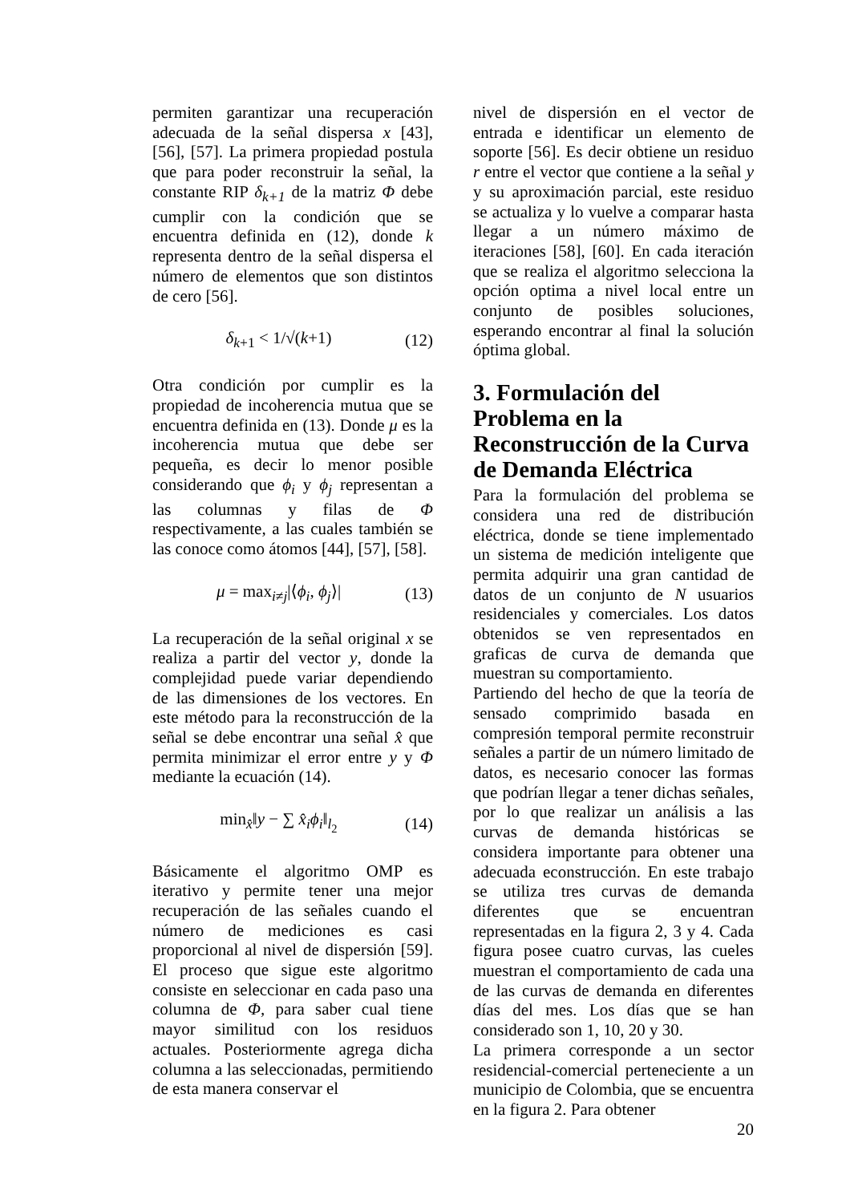permiten garantizar una recuperación adecuada de la señal dispersa x [43], [56], [57]. La primera propiedad postula que para poder reconstruir la señal, la constante RIP δ<sub>k+1</sub> de la matriz Φ debe cumplir con la condición que se encuentra definida en (12), donde k representa dentro de la señal dispersa el número de elementos que son distintos de cero [56].
δ<sub>k+1</sub> < 1/√(k+1) (12)
Otra condición por cumplir es la propiedad de incoherencia mutua que se encuentra definida en (13). Donde μ es la incoherencia mutua que debe ser pequeña, es decir lo menor posible considerando que ϕ<sub>i</sub> y ϕ<sub>j</sub> representan a las columnas y filas de Φ respectivamente, a las cuales también se las conoce como átomos [44], [57], [58].
μ = max<sub>i≠j</sub>|⟨ϕ<sub>i</sub>, ϕ<sub>j</sub>⟩| (13)
La recuperación de la señal original x se realiza a partir del vector y, donde la complejidad puede variar dependiendo de las dimensiones de los vectores. En este método para la reconstrucción de la señal se debe encontrar una señal x̂ que permita minimizar el error entre y y Φ mediante la ecuación (14).
min<sub>x̂</sub>‖y − ∑ x̂<sub>i</sub>ϕ<sub>i</sub>‖<sub>l<sub>2</sub></sub> (14)
Básicamente el algoritmo OMP es iterativo y permite tener una mejor recuperación de las señales cuando el número de mediciones es casi proporcional al nivel de dispersión [59]. El proceso que sigue este algoritmo consiste en seleccionar en cada paso una columna de Φ, para saber cual tiene mayor similitud con los residuos actuales. Posteriormente agrega dicha columna a las seleccionadas, permitiendo de esta manera conservar el
nivel de dispersión en el vector de entrada e identificar un elemento de soporte [56]. Es decir obtiene un residuo r entre el vector que contiene a la señal y y su aproximación parcial, este residuo se actualiza y lo vuelve a comparar hasta llegar a un número máximo de iteraciones [58], [60]. En cada iteración que se realiza el algoritmo selecciona la opción optima a nivel local entre un conjunto de posibles soluciones, esperando encontrar al final la solución óptima global.
3. Formulación del Problema en la Reconstrucción de la Curva de Demanda Eléctrica
Para la formulación del problema se considera una red de distribución eléctrica, donde se tiene implementado un sistema de medición inteligente que permita adquirir una gran cantidad de datos de un conjunto de N usuarios residenciales y comerciales. Los datos obtenidos se ven representados en graficas de curva de demanda que muestran su comportamiento.
Partiendo del hecho de que la teoría de sensado comprimido basada en compresión temporal permite reconstruir señales a partir de un número limitado de datos, es necesario conocer las formas que podrían llegar a tener dichas señales, por lo que realizar un análisis a las curvas de demanda históricas se considera importante para obtener una adecuada econstrucción. En este trabajo se utiliza tres curvas de demanda diferentes que se encuentran representadas en la figura 2, 3 y 4. Cada figura posee cuatro curvas, las cueles muestran el comportamiento de cada una de las curvas de demanda en diferentes días del mes. Los días que se han considerado son 1, 10, 20 y 30.
La primera corresponde a un sector residencial-comercial perteneciente a un municipio de Colombia, que se encuentra en la figura 2. Para obtener
20